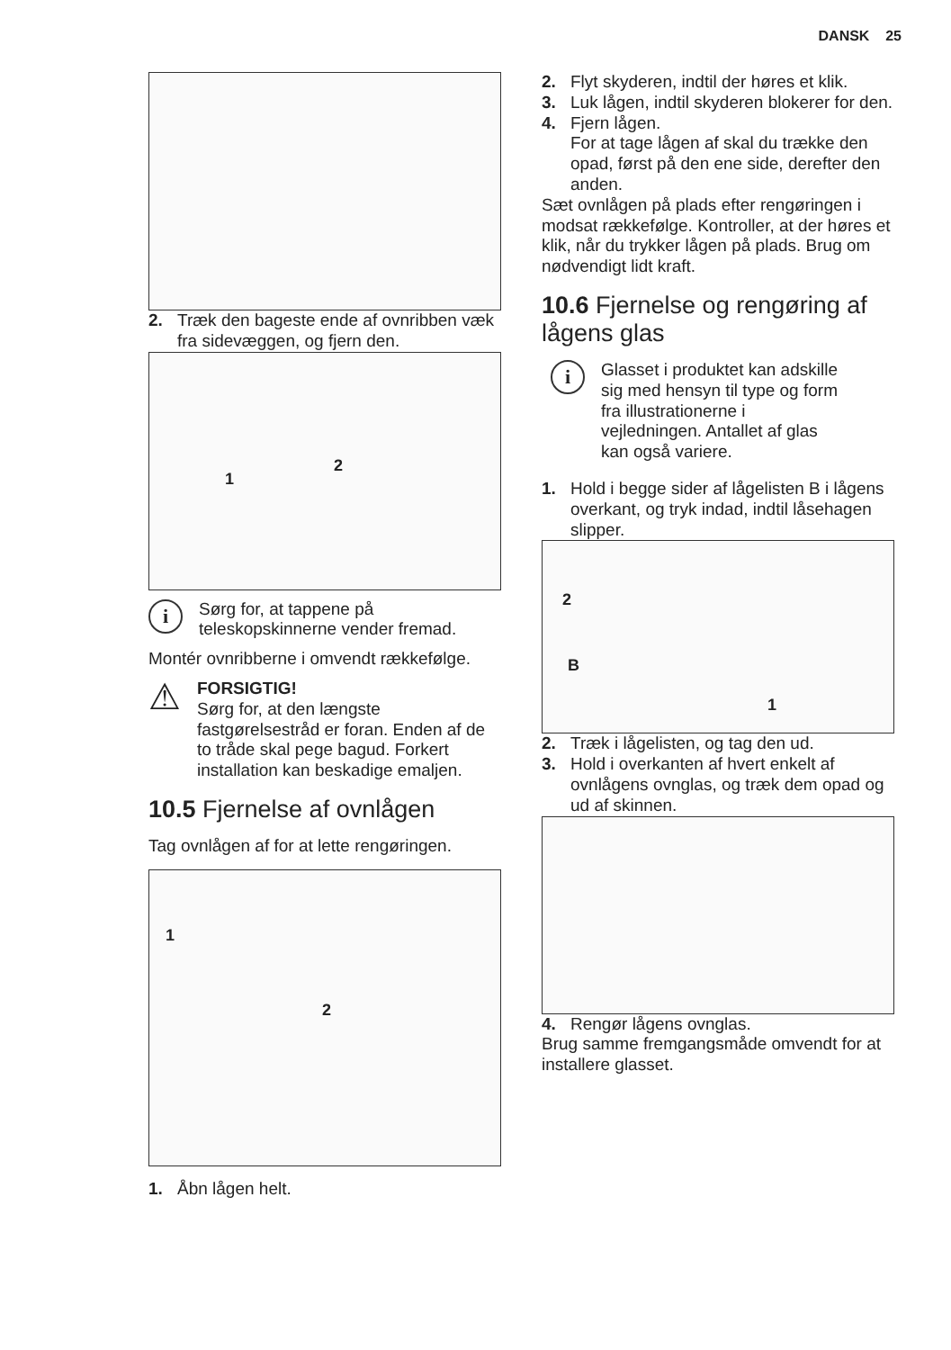DANSK 25
2. Træk den bageste ende af ovnribben væk fra sidevæggen, og fjern den.
1
2
i
Sørg for, at tappene på teleskopskinnerne vender fremad.
Montér ovnribberne i omvendt rækkefølge.
⚠
FORSIGTIG!
Sørg for, at den længste fastgørelsestråd er foran. Enden af de to tråde skal pege bagud. Forkert installation kan beskadige emaljen.
10.5 Fjernelse af ovnlågen
Tag ovnlågen af for at lette rengøringen.
1
2
1. Åbn lågen helt.
2. Flyt skyderen, indtil der høres et klik.
3. Luk lågen, indtil skyderen blokerer for den.
4. Fjern lågen.
For at tage lågen af skal du trække den opad, først på den ene side, derefter den anden.
Sæt ovnlågen på plads efter rengøringen i modsat rækkefølge. Kontroller, at der høres et klik, når du trykker lågen på plads. Brug om nødvendigt lidt kraft.
10.6 Fjernelse og rengøring af lågens glas
i
Glasset i produktet kan adskille sig med hensyn til type og form fra illustrationerne i vejledningen. Antallet af glas kan også variere.
1. Hold i begge sider af lågelisten B i lågens overkant, og tryk indad, indtil låsehagen slipper.
2
B
1
2. Træk i lågelisten, og tag den ud.
3. Hold i overkanten af hvert enkelt af ovnlågens ovnglas, og træk dem opad og ud af skinnen.
4. Rengør lågens ovnglas.
Brug samme fremgangsmåde omvendt for at installere glasset.